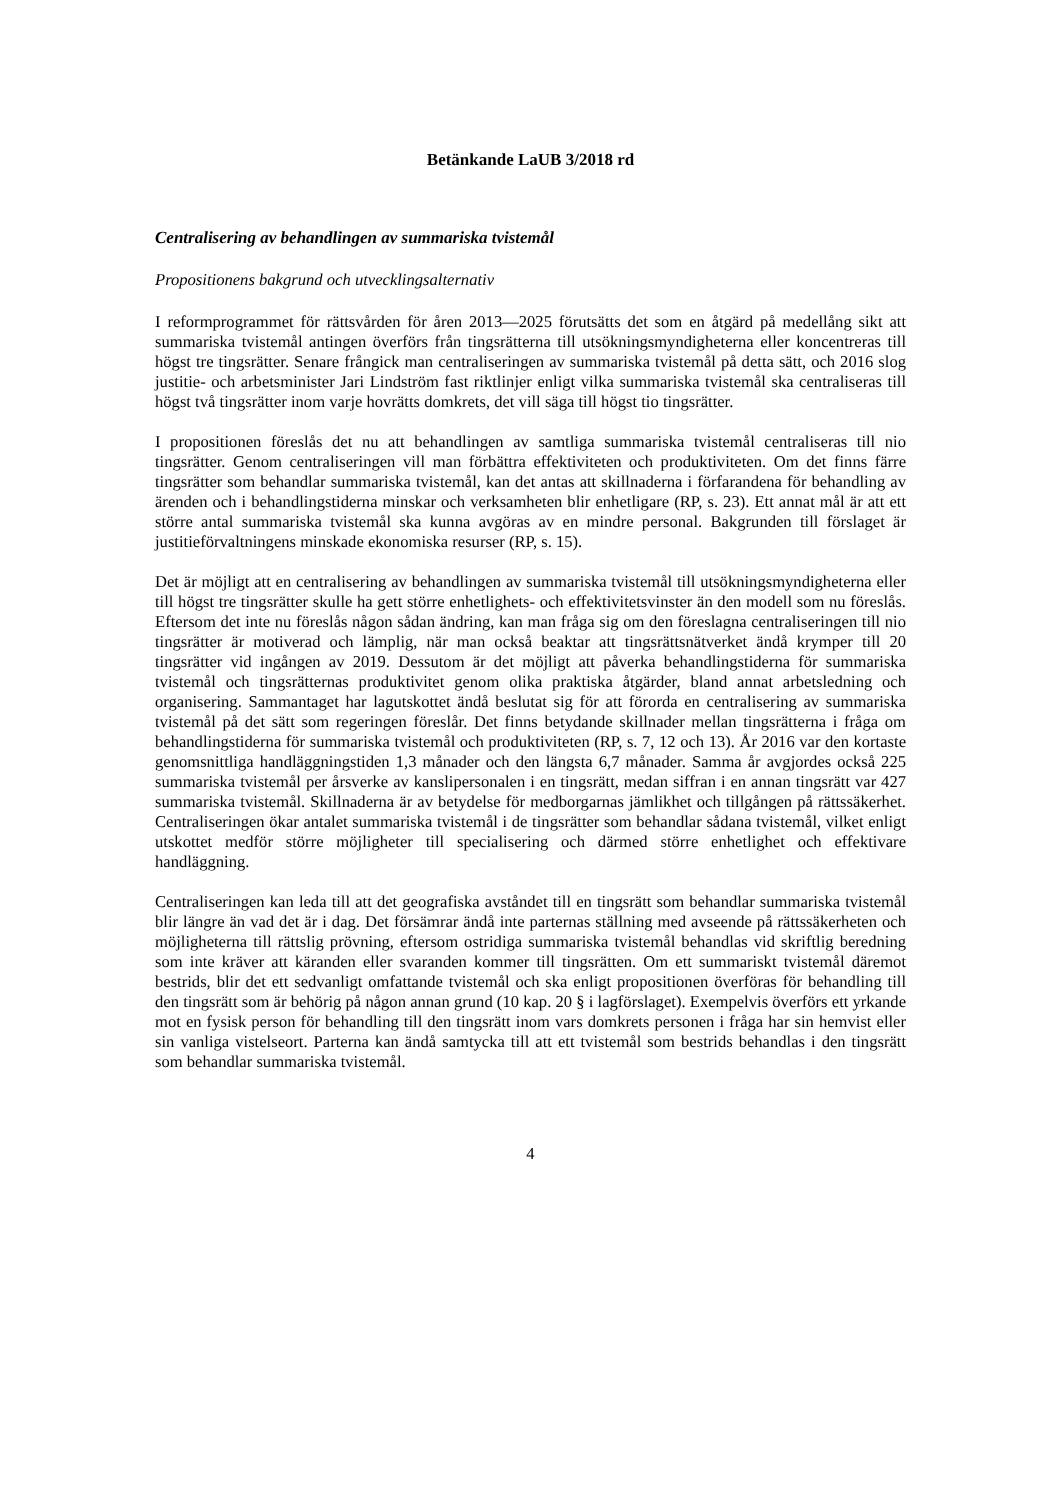Betänkande LaUB 3/2018 rd
Centralisering av behandlingen av summariska tvistemål
Propositionens bakgrund och utvecklingsalternativ
I reformprogrammet för rättsvården för åren 2013—2025 förutsätts det som en åtgärd på medellång sikt att summariska tvistemål antingen överförs från tingsrätterna till utsökningsmyndigheterna eller koncentreras till högst tre tingsrätter. Senare frångick man centraliseringen av summariska tvistemål på detta sätt, och 2016 slog justitie- och arbetsminister Jari Lindström fast riktlinjer enligt vilka summariska tvistemål ska centraliseras till högst två tingsrätter inom varje hovrätts domkrets, det vill säga till högst tio tingsrätter.
I propositionen föreslås det nu att behandlingen av samtliga summariska tvistemål centraliseras till nio tingsrätter. Genom centraliseringen vill man förbättra effektiviteten och produktiviteten. Om det finns färre tingsrätter som behandlar summariska tvistemål, kan det antas att skillnaderna i förfarandena för behandling av ärenden och i behandlingstiderna minskar och verksamheten blir enhetligare (RP, s. 23). Ett annat mål är att ett större antal summariska tvistemål ska kunna avgöras av en mindre personal. Bakgrunden till förslaget är justitieförvaltningens minskade ekonomiska resurser (RP, s. 15).
Det är möjligt att en centralisering av behandlingen av summariska tvistemål till utsökningsmyndigheterna eller till högst tre tingsrätter skulle ha gett större enhetlighets- och effektivitetsvinster än den modell som nu föreslås. Eftersom det inte nu föreslås någon sådan ändring, kan man fråga sig om den föreslagna centraliseringen till nio tingsrätter är motiverad och lämplig, när man också beaktar att tingsrättsnätverket ändå krymper till 20 tingsrätter vid ingången av 2019. Dessutom är det möjligt att påverka behandlingstiderna för summariska tvistemål och tingsrätternas produktivitet genom olika praktiska åtgärder, bland annat arbetsledning och organisering. Sammantaget har lagutskottet ändå beslutat sig för att förorda en centralisering av summariska tvistemål på det sätt som regeringen föreslår. Det finns betydande skillnader mellan tingsrätterna i fråga om behandlingstiderna för summariska tvistemål och produktiviteten (RP, s. 7, 12 och 13). År 2016 var den kortaste genomsnittliga handläggningstiden 1,3 månader och den längsta 6,7 månader. Samma år avgjordes också 225 summariska tvistemål per årsverke av kanslipersonalen i en tingsrätt, medan siffran i en annan tingsrätt var 427 summariska tvistemål. Skillnaderna är av betydelse för medborgarnas jämlikhet och tillgången på rättssäkerhet. Centraliseringen ökar antalet summariska tvistemål i de tingsrätter som behandlar sådana tvistemål, vilket enligt utskottet medför större möjligheter till specialisering och därmed större enhetlighet och effektivare handläggning.
Centraliseringen kan leda till att det geografiska avståndet till en tingsrätt som behandlar summariska tvistemål blir längre än vad det är i dag. Det försämrar ändå inte parternas ställning med avseende på rättssäkerheten och möjligheterna till rättslig prövning, eftersom ostridiga summariska tvistemål behandlas vid skriftlig beredning som inte kräver att käranden eller svaranden kommer till tingsrätten. Om ett summariskt tvistemål däremot bestrids, blir det ett sedvanligt omfattande tvistemål och ska enligt propositionen överföras för behandling till den tingsrätt som är behörig på någon annan grund (10 kap. 20 § i lagförslaget). Exempelvis överförs ett yrkande mot en fysisk person för behandling till den tingsrätt inom vars domkrets personen i fråga har sin hemvist eller sin vanliga vistelseort. Parterna kan ändå samtycka till att ett tvistemål som bestrids behandlas i den tingsrätt som behandlar summariska tvistemål.
4